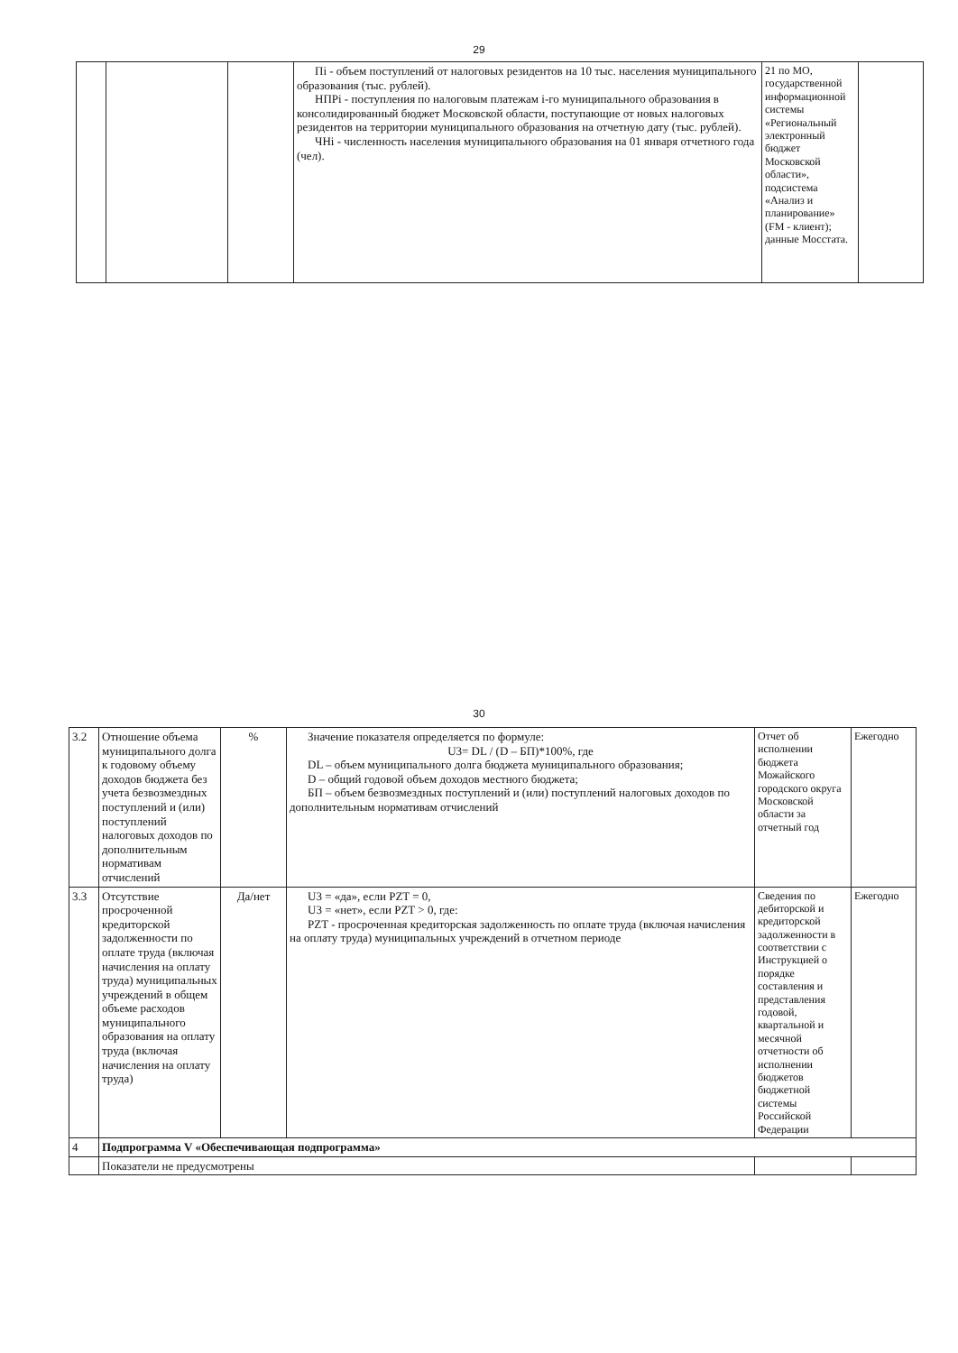29
| | | | Пi - объем поступлений от налоговых резидентов на 10 тыс. населения муниципального образования (тыс. рублей). НПРi - поступления по налоговым платежам i-го муниципального образования в консолидированный бюджет Московской области, поступающие от новых налоговых резидентов на территории муниципального образования на отчетную дату (тыс. рублей). ЧНi - численность населения муниципального образования на 01 января отчетного года (чел). | 21 по МО, государственной информационной системы «Региональный электронный бюджет Московской области», подсистема «Анализ и планирование» (FM - клиент); данные Мосстата. | |
30
| 3.2 | Отношение объема муниципального долга к годовому объему доходов бюджета без учета безвозмездных поступлений и (или) поступлений налоговых доходов по дополнительным нормативам отчислений | % | Значение показателя определяется по формуле: U3= DL / (D – БП)*100%, где DL – объем муниципального долга бюджета муниципального образования; D – общий годовой объем доходов местного бюджета; БП – объем безвозмездных поступлений и (или) поступлений налоговых доходов по дополнительным нормативам отчислений | Отчет об исполнении бюджета Можайского городского округа Московской области за отчетный год | Ежегодно |
| 3.3 | Отсутствие просроченной кредиторской задолженности по оплате труда (включая начисления на оплату труда) муниципальных учреждений в общем объеме расходов муниципального образования на оплату труда (включая начисления на оплату труда) | Да/нет | U3 = «да», если PZT = 0, U3 = «нет», если PZT > 0, где: PZT - просроченная кредиторская задолженность по оплате труда (включая начисления на оплату труда) муниципальных учреждений в отчетном периоде | Сведения по дебиторской и кредиторской задолженности в соответствии с Инструкцией о порядке составления и представления годовой, квартальной и месячной отчетности об исполнении бюджетов бюджетной системы Российской Федерации | Ежегодно |
| 4 | Подпрограмма V «Обеспечивающая подпрограмма» | | | | |
| | Показатели не предусмотрены | | | | |